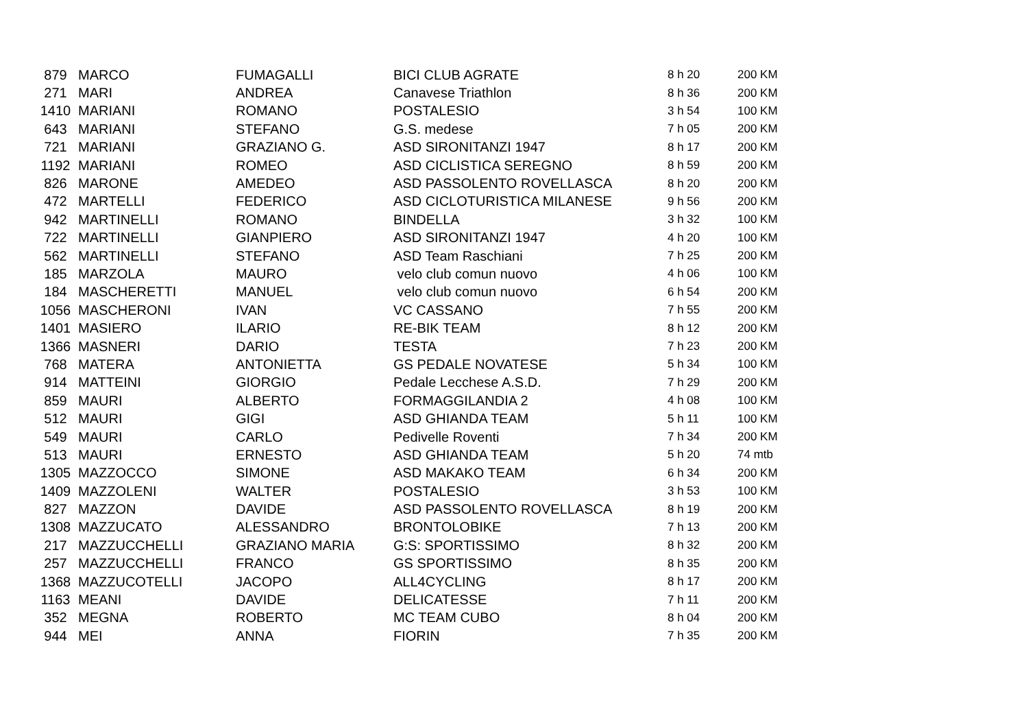| 879 | MARCO | FUMAGALLI | BICI CLUB AGRATE | 8 h 20 | 200 KM |
| 271 | MARI | ANDREA | Canavese Triathlon | 8 h 36 | 200 KM |
| 1410 | MARIANI | ROMANO | POSTALESIO | 3 h 54 | 100 KM |
| 643 | MARIANI | STEFANO | G.S. medese | 7 h 05 | 200 KM |
| 721 | MARIANI | GRAZIANO G. | ASD SIRONITANZI 1947 | 8 h 17 | 200 KM |
| 1192 | MARIANI | ROMEO | ASD CICLISTICA SEREGNO | 8 h 59 | 200 KM |
| 826 | MARONE | AMEDEO | ASD PASSOLENTO ROVELLASCA | 8 h 20 | 200 KM |
| 472 | MARTELLI | FEDERICO | ASD CICLOTURISTICA MILANESE | 9 h 56 | 200 KM |
| 942 | MARTINELLI | ROMANO | BINDELLA | 3 h 32 | 100 KM |
| 722 | MARTINELLI | GIANPIERO | ASD SIRONITANZI 1947 | 4 h 20 | 100 KM |
| 562 | MARTINELLI | STEFANO | ASD Team Raschiani | 7 h 25 | 200 KM |
| 185 | MARZOLA | MAURO | velo club comun nuovo | 4 h 06 | 100 KM |
| 184 | MASCHERETTI | MANUEL | velo club comun nuovo | 6 h 54 | 200 KM |
| 1056 | MASCHERONI | IVAN | VC CASSANO | 7 h 55 | 200 KM |
| 1401 | MASIERO | ILARIO | RE-BIK TEAM | 8 h 12 | 200 KM |
| 1366 | MASNERI | DARIO | TESTA | 7 h 23 | 200 KM |
| 768 | MATERA | ANTONIETTA | GS PEDALE NOVATESE | 5 h 34 | 100 KM |
| 914 | MATTEINI | GIORGIO | Pedale Lecchese A.S.D. | 7 h 29 | 200 KM |
| 859 | MAURI | ALBERTO | FORMAGGILANDIA 2 | 4 h 08 | 100 KM |
| 512 | MAURI | GIGI | ASD GHIANDA TEAM | 5 h 11 | 100 KM |
| 549 | MAURI | CARLO | Pedivelle Roventi | 7 h 34 | 200 KM |
| 513 | MAURI | ERNESTO | ASD GHIANDA TEAM | 5 h 20 | 74 mtb |
| 1305 | MAZZOCCO | SIMONE | ASD MAKAKO TEAM | 6 h 34 | 200 KM |
| 1409 | MAZZOLENI | WALTER | POSTALESIO | 3 h 53 | 100 KM |
| 827 | MAZZON | DAVIDE | ASD PASSOLENTO ROVELLASCA | 8 h 19 | 200 KM |
| 1308 | MAZZUCATO | ALESSANDRO | BRONTOLOBIKE | 7 h 13 | 200 KM |
| 217 | MAZZUCCHELLI | GRAZIANO MARIA | G:S: SPORTISSIMO | 8 h 32 | 200 KM |
| 257 | MAZZUCCHELLI | FRANCO | GS SPORTISSIMO | 8 h 35 | 200 KM |
| 1368 | MAZZUCOTELLI | JACOPO | ALL4CYCLING | 8 h 17 | 200 KM |
| 1163 | MEANI | DAVIDE | DELICATESSE | 7 h 11 | 200 KM |
| 352 | MEGNA | ROBERTO | MC TEAM CUBO | 8 h 04 | 200 KM |
| 944 | MEI | ANNA | FIORIN | 7 h 35 | 200 KM |